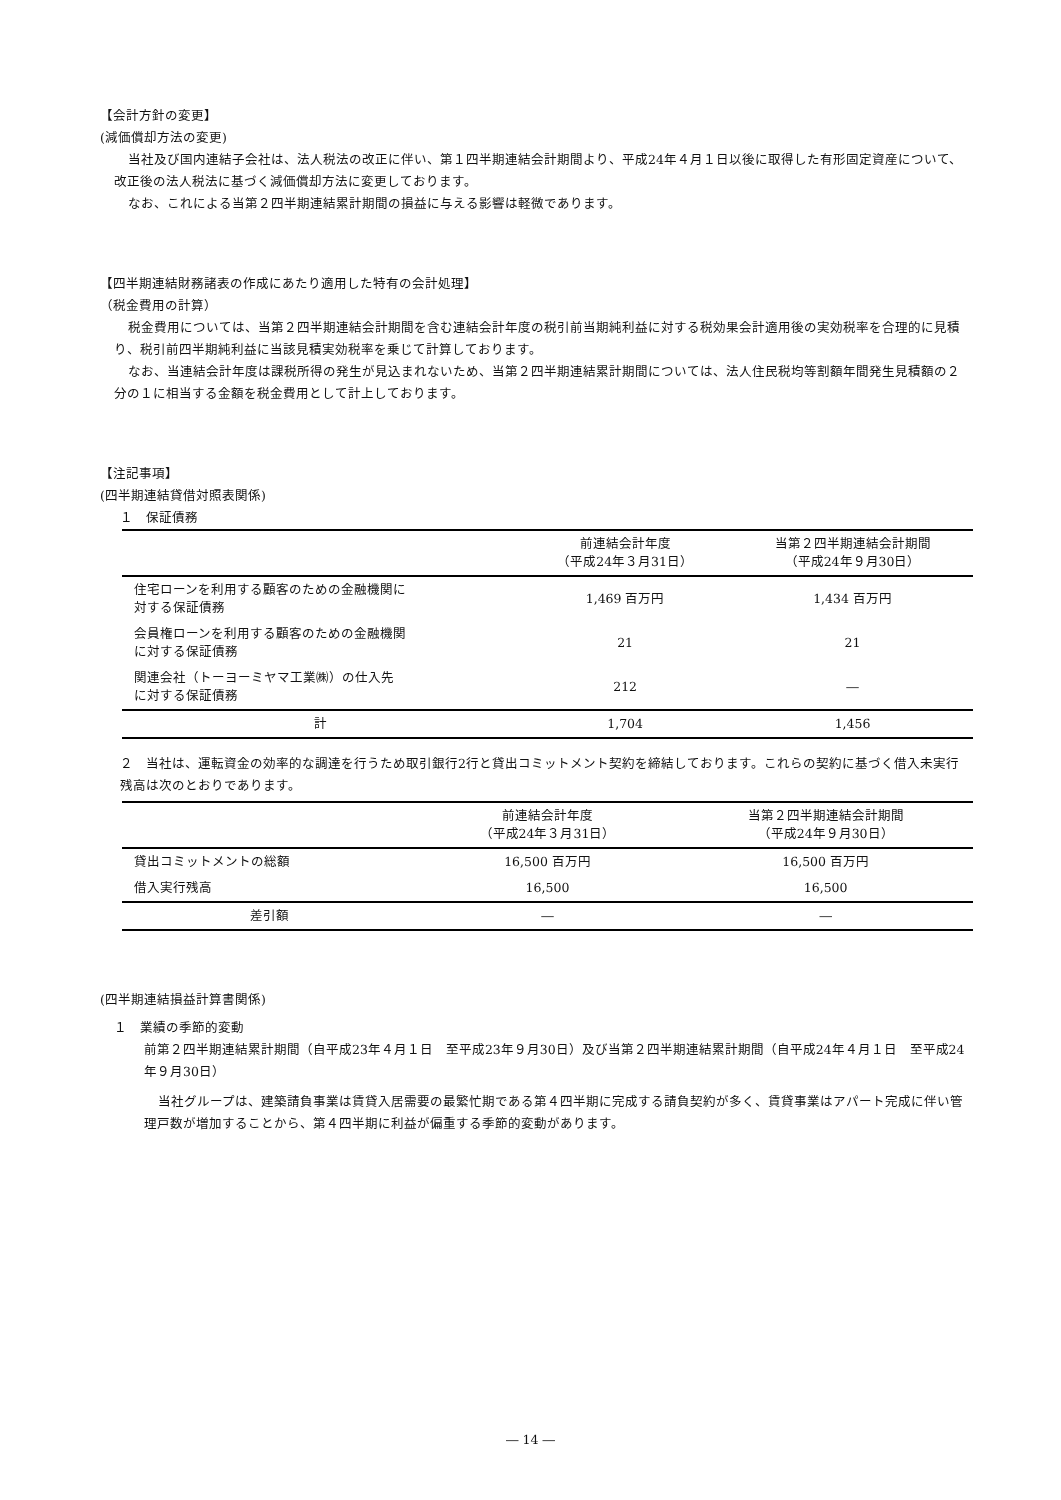【会計方針の変更】
(減価償却方法の変更)
当社及び国内連結子会社は、法人税法の改正に伴い、第１四半期連結会計期間より、平成24年４月１日以後に取得した有形固定資産について、改正後の法人税法に基づく減価償却方法に変更しております。
なお、これによる当第２四半期連結累計期間の損益に与える影響は軽微であります。
【四半期連結財務諸表の作成にあたり適用した特有の会計処理】
（税金費用の計算）
税金費用については、当第２四半期連結会計期間を含む連結会計年度の税引前当期純利益に対する税効果会計適用後の実効税率を合理的に見積り、税引前四半期純利益に当該見積実効税率を乗じて計算しております。
なお、当連結会計年度は課税所得の発生が見込まれないため、当第２四半期連結累計期間については、法人住民税均等割額年間発生見積額の２分の１に相当する金額を税金費用として計上しております。
【注記事項】
(四半期連結貸借対照表関係)
１　保証債務
| | 前連結会計年度 （平成24年３月31日） | 当第２四半期連結会計期間 （平成24年９月30日） |
| --- | --- | --- |
| 住宅ローンを利用する顧客のための金融機関に 対する保証債務 | 1,469 百万円 | 1,434 百万円 |
| 会員権ローンを利用する顧客のための金融機関 に対する保証債務 | 21 | 21 |
| 関連会社（トーヨーミヤマ工業㈱）の仕入先 に対する保証債務 | 212 | ― |
| 計 | 1,704 | 1,456 |
２　当社は、運転資金の効率的な調達を行うため取引銀行2行と貸出コミットメント契約を締結しております。これらの契約に基づく借入未実行残高は次のとおりであります。
| | 前連結会計年度 （平成24年３月31日） | 当第２四半期連結会計期間 （平成24年９月30日） |
| --- | --- | --- |
| 貸出コミットメントの総額 | 16,500 百万円 | 16,500 百万円 |
| 借入実行残高 | 16,500 | 16,500 |
| 差引額 | ― | ― |
(四半期連結損益計算書関係)
１　業績の季節的変動
前第２四半期連結累計期間（自平成23年４月１日　至平成23年９月30日）及び当第２四半期連結累計期間（自平成24年４月１日　至平成24年９月30日）
当社グループは、建築請負事業は賃貸入居需要の最繁忙期である第４四半期に完成する請負契約が多く、賃貸事業はアパート完成に伴い管理戸数が増加することから、第４四半期に利益が偏重する季節的変動があります。
― 14 ―